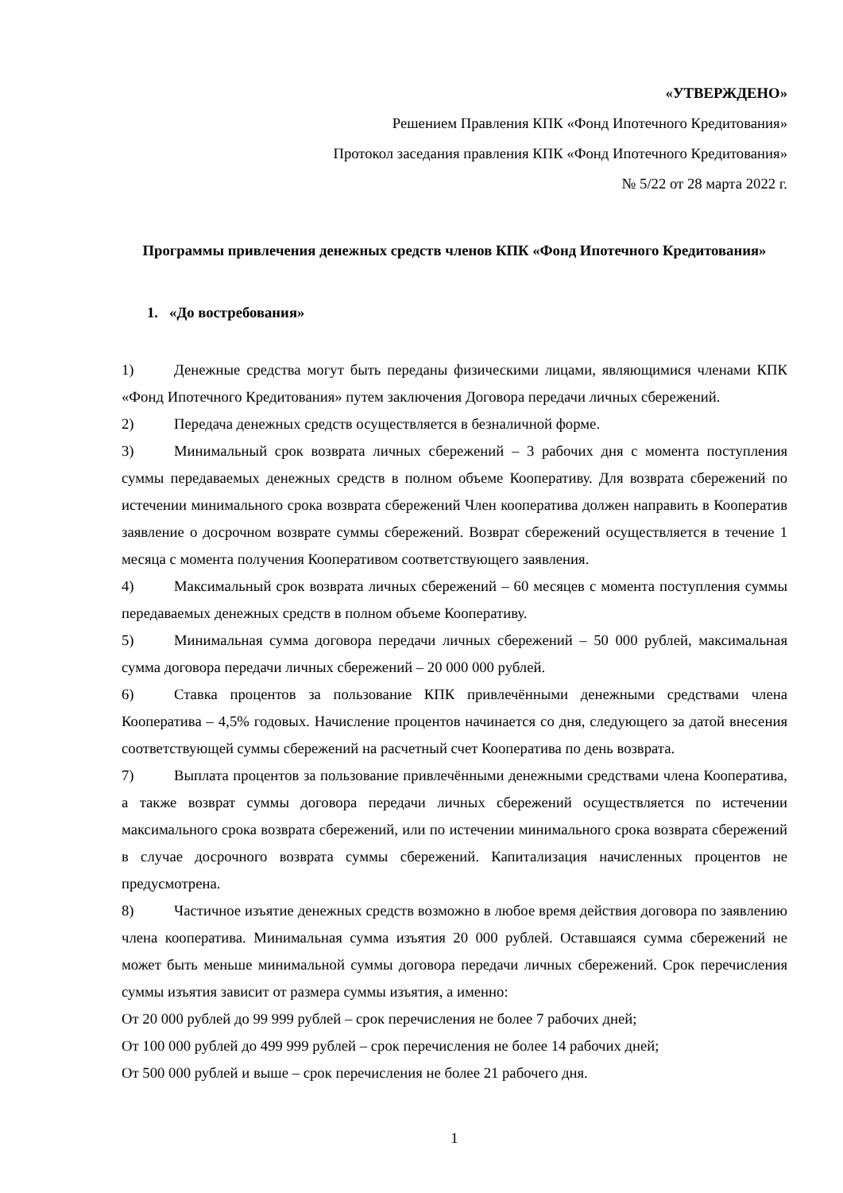«УТВЕРЖДЕНО»
Решением Правления КПК «Фонд Ипотечного Кредитования»
Протокол заседания правления КПК «Фонд Ипотечного Кредитования»
№ 5/22 от 28 марта 2022 г.
Программы привлечения денежных средств членов КПК «Фонд Ипотечного Кредитования»
1. «До востребования»
1) Денежные средства могут быть переданы физическими лицами, являющимися членами КПК «Фонд Ипотечного Кредитования» путем заключения Договора передачи личных сбережений.
2) Передача денежных средств осуществляется в безналичной форме.
3) Минимальный срок возврата личных сбережений – 3 рабочих дня с момента поступления суммы передаваемых денежных средств в полном объеме Кооперативу. Для возврата сбережений по истечении минимального срока возврата сбережений Член кооператива должен направить в Кооператив заявление о досрочном возврате суммы сбережений. Возврат сбережений осуществляется в течение 1 месяца с момента получения Кооперативом соответствующего заявления.
4) Максимальный срок возврата личных сбережений – 60 месяцев с момента поступления суммы передаваемых денежных средств в полном объеме Кооперативу.
5) Минимальная сумма договора передачи личных сбережений – 50 000 рублей, максимальная сумма договора передачи личных сбережений – 20 000 000 рублей.
6) Ставка процентов за пользование КПК привлечёнными денежными средствами члена Кооператива – 4,5% годовых. Начисление процентов начинается со дня, следующего за датой внесения соответствующей суммы сбережений на расчетный счет Кооператива по день возврата.
7) Выплата процентов за пользование привлечёнными денежными средствами члена Кооператива, а также возврат суммы договора передачи личных сбережений осуществляется по истечении максимального срока возврата сбережений, или по истечении минимального срока возврата сбережений в случае досрочного возврата суммы сбережений. Капитализация начисленных процентов не предусмотрена.
8) Частичное изъятие денежных средств возможно в любое время действия договора по заявлению члена кооператива. Минимальная сумма изъятия 20 000 рублей. Оставшаяся сумма сбережений не может быть меньше минимальной суммы договора передачи личных сбережений. Срок перечисления суммы изъятия зависит от размера суммы изъятия, а именно:
От 20 000 рублей до 99 999 рублей – срок перечисления не более 7 рабочих дней;
От 100 000 рублей до 499 999 рублей – срок перечисления не более 14 рабочих дней;
От 500 000 рублей и выше – срок перечисления не более 21 рабочего дня.
1